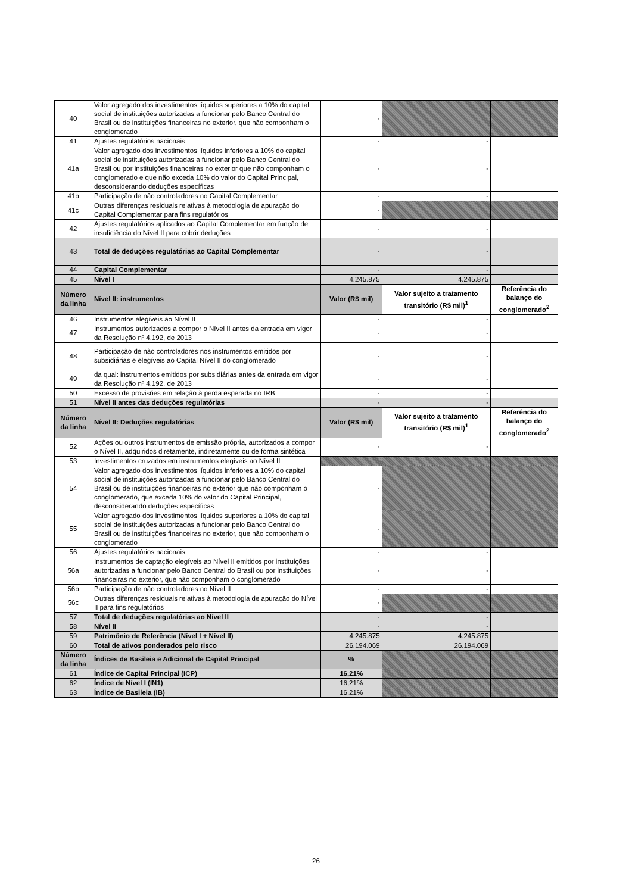| 40 | Valor agregado dos investimentos líquidos superiores a 10% do capital social de instituições autorizadas a funcionar pelo Banco Central do Brasil ou de instituições financeiras no exterior, que não componham o conglomerado | - | | |
| 41 | Ajustes regulatórios nacionais | - | - | |
| 41a | Valor agregado dos investimentos líquidos inferiores a 10% do capital social de instituições autorizadas a funcionar pelo Banco Central do Brasil ou por instituições financeiras no exterior que não componham o conglomerado e que não exceda 10% do valor do Capital Principal, desconsiderando deduções específicas | - | - | |
| 41b | Participação de não controladores no Capital Complementar | - | - | |
| 41c | Outras diferenças residuais relativas à metodologia de apuração do Capital Complementar para fins regulatórios | - | | |
| 42 | Ajustes regulatórios aplicados ao Capital Complementar em função de insuficiência do Nível II para cobrir deduções | - | - | |
| 43 | Total de deduções regulatórias ao Capital Complementar | - | - | |
| 44 | Capital Complementar | - | - | |
| 45 | Nível I | 4.245.875 | 4.245.875 | |
| Número da linha | Nível II: instrumentos | Valor (R$ mil) | Valor sujeito a tratamento transitório (R$ mil)<sup>1</sup> | Referência do balanço do conglomerado<sup>2</sup> |
| 46 | Instrumentos elegíveis ao Nível II | - | - | |
| 47 | Instrumentos autorizados a compor o Nível II antes da entrada em vigor da Resolução nº 4.192, de 2013 | - | - | |
| 48 | Participação de não controladores nos instrumentos emitidos por subsidiárias e elegíveis ao Capital Nível II do conglomerado | - | - | |
| 49 | da qual: instrumentos emitidos por subsidiárias antes da entrada em vigor da Resolução nº 4.192, de 2013 | - | - | |
| 50 | Excesso de provisões em relação à perda esperada no IRB | - | - | |
| 51 | Nível II antes das deduções regulatórias | - | - | |
| Número da linha | Nível II: Deduções regulatórias | Valor (R$ mil) | Valor sujeito a tratamento transitório (R$ mil)<sup>1</sup> | Referência do balanço do conglomerado<sup>2</sup> |
| 52 | Ações ou outros instrumentos de emissão própria, autorizados a compor o Nível II, adquiridos diretamente, indiretamente ou de forma sintética | - | - | |
| 53 | Investimentos cruzados em instrumentos elegíveis ao Nível II | | | |
| 54 | Valor agregado dos investimentos líquidos inferiores a 10% do capital social de instituições autorizadas a funcionar pelo Banco Central do Brasil ou de instituições financeiras no exterior que não componham o conglomerado, que exceda 10% do valor do Capital Principal, desconsiderando deduções específicas | - | | |
| 55 | Valor agregado dos investimentos líquidos superiores a 10% do capital social de instituições autorizadas a funcionar pelo Banco Central do Brasil ou de instituições financeiras no exterior, que não componham o conglomerado | - | | |
| 56 | Ajustes regulatórios nacionais | - | - | |
| 56a | Instrumentos de captação elegíveis ao Nível II emitidos por instituições autorizadas a funcionar pelo Banco Central do Brasil ou por instituições financeiras no exterior, que não componham o conglomerado | - | - | |
| 56b | Participação de não controladores no Nível II | - | - | |
| 56c | Outras diferenças residuais relativas à metodologia de apuração do Nível II para fins regulatórios | - | | |
| 57 | Total de deduções regulatórias ao Nível II | - | - | |
| 58 | Nível II | - | - | |
| 59 | Patrimônio de Referência (Nível I + Nível II) | 4.245.875 | 4.245.875 | |
| 60 | Total de ativos ponderados pelo risco | 26.194.069 | 26.194.069 | |
| Número da linha | Índices de Basileia e Adicional de Capital Principal | % | | |
| 61 | Índice de Capital Principal (ICP) | 16,21% | | |
| 62 | Índice de Nível I (IN1) | 16,21% | | |
| 63 | Índice de Basileia (IB) | 16,21% | | |
26